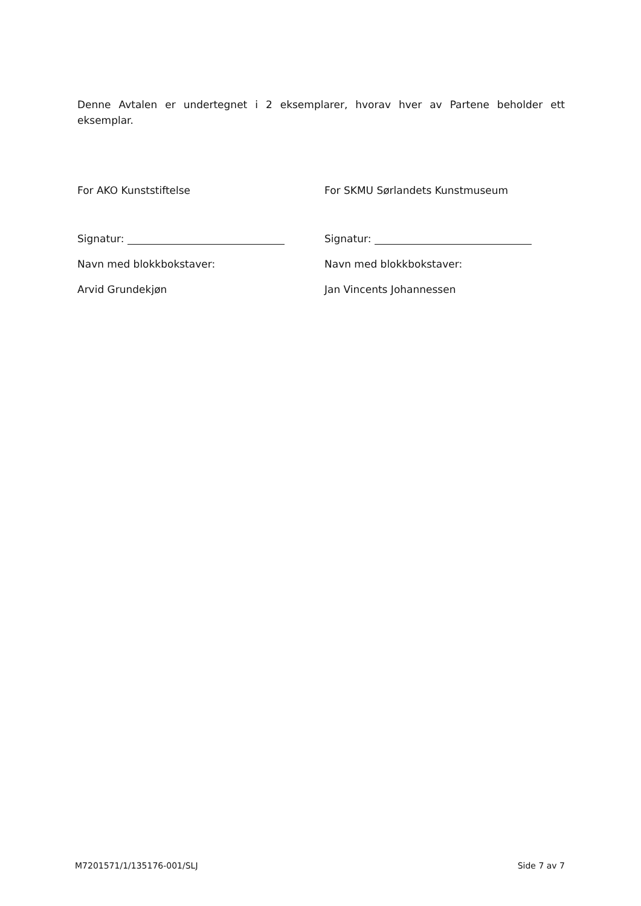Denne Avtalen er undertegnet i 2 eksemplarer, hvorav hver av Partene beholder ett eksemplar.
For AKO Kunststiftelse
Signatur:
Navn med blokkbokstaver:
Arvid Grundekjøn
For SKMU Sørlandets Kunstmuseum
Signatur:
Navn med blokkbokstaver:
Jan Vincents Johannessen
M7201571/1/135176-001/SLJ Side 7 av 7